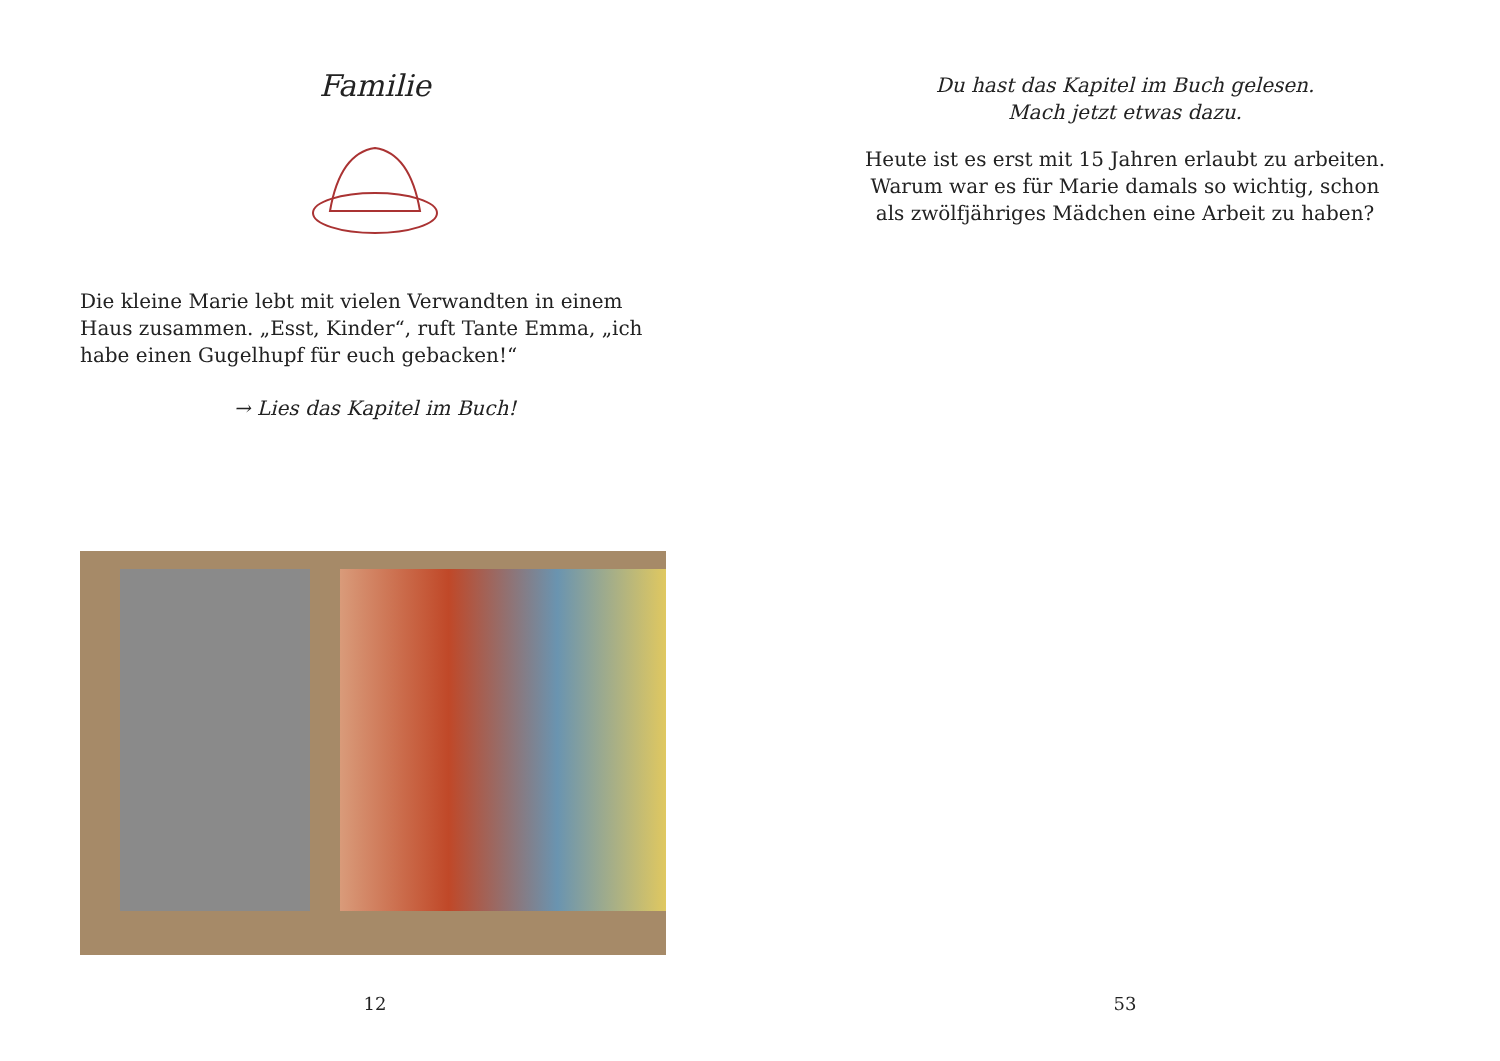Familie
Die kleine Marie lebt mit vielen Verwandten in einem Haus zusammen. „Esst, Kinder“, ruft Tante Emma, „ich habe einen Gugelhupf für euch gebacken!“
→ Lies das Kapitel im Buch!
12
Du hast das Kapitel im Buch gelesen.
Mach jetzt etwas dazu.
Heute ist es erst mit 15 Jahren erlaubt zu arbeiten.
Warum war es für Marie damals so wichtig, schon
als zwölfjähriges Mädchen eine Arbeit zu haben?
53